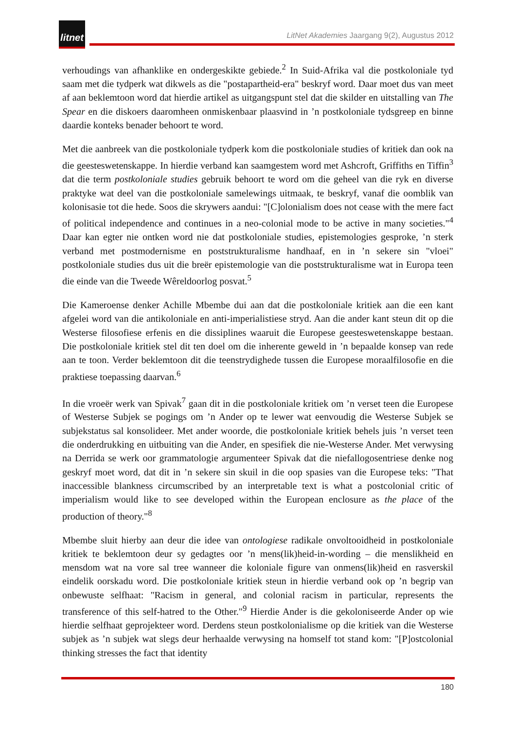litnet
LitNet Akademies Jaargang 9(2), Augustus 2012
verhoudings van afhanklike en ondergeskikte gebiede.<sup>2</sup> In Suid-Afrika val die postkoloniale tyd saam met die tydperk wat dikwels as die "postapartheid-era" beskryf word. Daar moet dus van meet af aan beklemtoon word dat hierdie artikel as uitgangspunt stel dat die skilder en uitstalling van The Spear en die diskoers daaromheen onmiskenbaar plaasvind in ’n postkoloniale tydsgreep en binne daardie konteks benader behoort te word.
Met die aanbreek van die postkoloniale tydperk kom die postkoloniale studies of kritiek dan ook na die geesteswetenskappe. In hierdie verband kan saamgestem word met Ashcroft, Griffiths en Tiffin<sup>3</sup> dat die term postkoloniale studies gebruik behoort te word om die geheel van die ryk en diverse praktyke wat deel van die postkoloniale samelewings uitmaak, te beskryf, vanaf die oomblik van kolonisasie tot die hede. Soos die skrywers aandui: "[C]olonialism does not cease with the mere fact of political independence and continues in a neo-colonial mode to be active in many societies."<sup>4</sup> Daar kan egter nie ontken word nie dat postkoloniale studies, epistemologies gesproke, ’n sterk verband met postmodernisme en poststrukturalisme handhaaf, en in ’n sekere sin "vloei" postkoloniale studies dus uit die breër epistemologie van die poststrukturalisme wat in Europa teen die einde van die Tweede Wêreldoorlog posvat.<sup>5</sup>
Die Kameroense denker Achille Mbembe dui aan dat die postkoloniale kritiek aan die een kant afgelei word van die antikoloniale en anti-imperialistiese stryd. Aan die ander kant steun dit op die Westerse filosofiese erfenis en die dissiplines waaruit die Europese geesteswetenskappe bestaan. Die postkoloniale kritiek stel dit ten doel om die inherente geweld in ’n bepaalde konsep van rede aan te toon. Verder beklemtoon dit die teenstrydighede tussen die Europese moraalfilosofie en die praktiese toepassing daarvan.<sup>6</sup>
In die vroeër werk van Spivak<sup>7</sup> gaan dit in die postkoloniale kritiek om ’n verset teen die Europese of Westerse Subjek se pogings om ’n Ander op te lewer wat eenvoudig die Westerse Subjek se subjekstatus sal konsolideer. Met ander woorde, die postkoloniale kritiek behels juis ’n verset teen die onderdrukking en uitbuiting van die Ander, en spesifiek die nie-Westerse Ander. Met verwysing na Derrida se werk oor grammatologie argumenteer Spivak dat die niefallogosentriese denke nog geskryf moet word, dat dit in ’n sekere sin skuil in die oop spasies van die Europese teks: "That inaccessible blankness circumscribed by an interpretable text is what a postcolonial critic of imperialism would like to see developed within the European enclosure as the place of the production of theory."<sup>8</sup>
Mbembe sluit hierby aan deur die idee van ontologiese radikale onvoltooidheid in postkoloniale kritiek te beklemtoon deur sy gedagtes oor ’n mens(lik)heid-in-wording – die menslikheid en mensdom wat na vore sal tree wanneer die koloniale figure van onmens(lik)heid en rasverskil eindelik oorskadu word. Die postkoloniale kritiek steun in hierdie verband ook op ’n begrip van onbewuste selfhaat: "Racism in general, and colonial racism in particular, represents the transference of this self-hatred to the Other."<sup>9</sup> Hierdie Ander is die gekoloniseerde Ander op wie hierdie selfhaat geprojekteer word. Derdens steun postkolonialisme op die kritiek van die Westerse subjek as ’n subjek wat slegs deur herhaalde verwysing na homself tot stand kom: "[P]ostcolonial thinking stresses the fact that identity
180